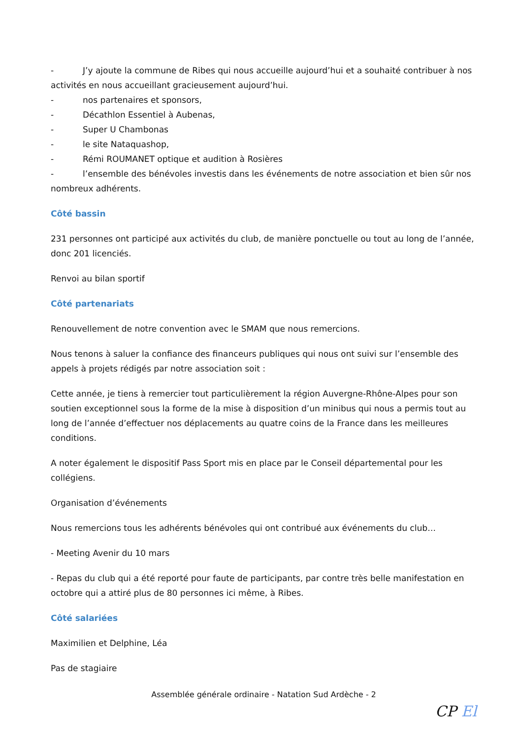- J’y ajoute la commune de Ribes qui nous accueille aujourd’hui et a souhaité contribuer à nos activités en nous accueillant gracieusement aujourd’hui.
- nos partenaires et sponsors,
- Décathlon Essentiel à Aubenas,
- Super U Chambonas
- le site Nataquashop,
- Rémi ROUMANET optique et audition à Rosières
- l’ensemble des bénévoles investis dans les événements de notre association et bien sûr nos nombreux adhérents.
Côté bassin
231 personnes ont participé aux activités du club, de manière ponctuelle ou tout au long de l’année, donc 201 licenciés.
Renvoi au bilan sportif
Côté partenariats
Renouvellement de notre convention avec le SMAM que nous remercions.
Nous tenons à saluer la confiance des financeurs publiques qui nous ont suivi sur l’ensemble des appels à projets rédigés par notre association soit :
Cette année, je tiens à remercier tout particulièrement la région Auvergne-Rhône-Alpes pour son soutien exceptionnel sous la forme de la mise à disposition d’un minibus qui nous a permis tout au long de l’année d’effectuer nos déplacements au quatre coins de la France dans les meilleures conditions.
A noter également le dispositif Pass Sport mis en place par le Conseil départemental pour les collégiens.
Organisation d’événements
Nous remercions tous les adhérents bénévoles qui ont contribué aux événements du club…
- Meeting Avenir du 10 mars
- Repas du club qui a été reporté pour faute de participants, par contre très belle manifestation en octobre qui a attiré plus de 80 personnes ici même, à Ribes.
Côté salariées
Maximilien et Delphine, Léa
Pas de stagiaire
Assemblée générale ordinaire - Natation Sud Ardèche - 2
CP El